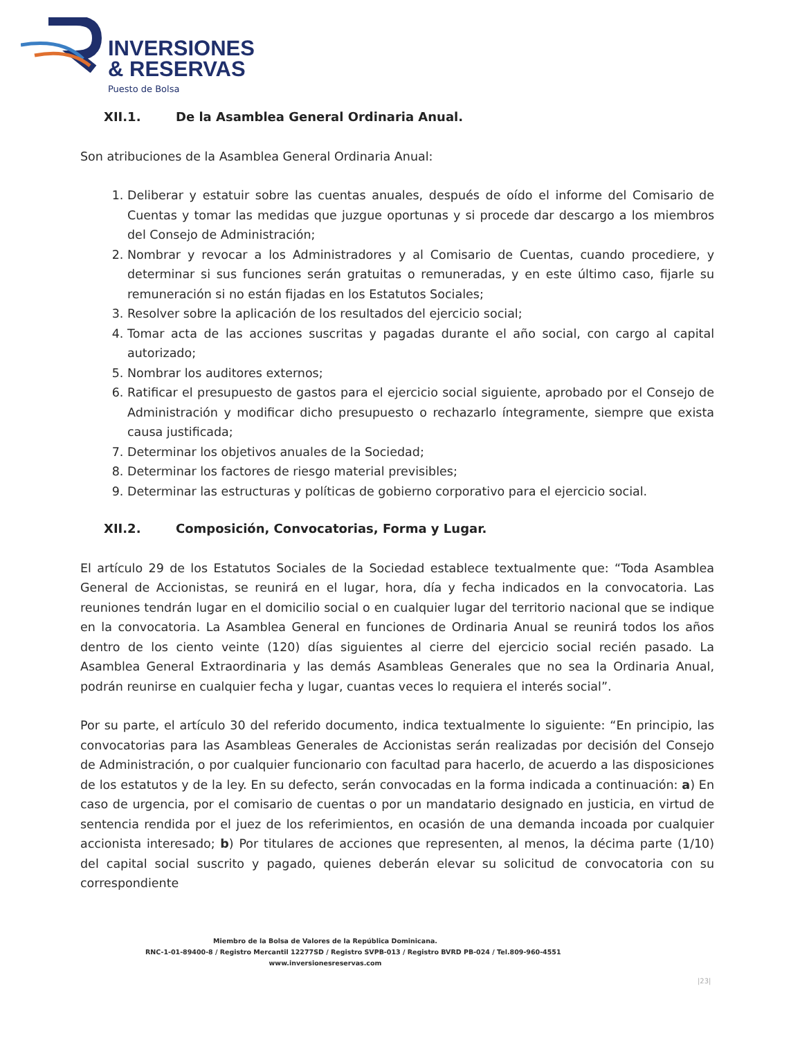INVERSIONES
& RESERVAS
Puesto de Bolsa
XII.1. De la Asamblea General Ordinaria Anual.
Son atribuciones de la Asamblea General Ordinaria Anual:
1. Deliberar y estatuir sobre las cuentas anuales, después de oído el informe del Comisario de Cuentas y tomar las medidas que juzgue oportunas y si procede dar descargo a los miembros del Consejo de Administración;
2. Nombrar y revocar a los Administradores y al Comisario de Cuentas, cuando procediere, y determinar si sus funciones serán gratuitas o remuneradas, y en este último caso, fijarle su remuneración si no están fijadas en los Estatutos Sociales;
3. Resolver sobre la aplicación de los resultados del ejercicio social;
4. Tomar acta de las acciones suscritas y pagadas durante el año social, con cargo al capital autorizado;
5. Nombrar los auditores externos;
6. Ratificar el presupuesto de gastos para el ejercicio social siguiente, aprobado por el Consejo de Administración y modificar dicho presupuesto o rechazarlo íntegramente, siempre que exista causa justificada;
7. Determinar los objetivos anuales de la Sociedad;
8. Determinar los factores de riesgo material previsibles;
9. Determinar las estructuras y políticas de gobierno corporativo para el ejercicio social.
XII.2. Composición, Convocatorias, Forma y Lugar.
El artículo 29 de los Estatutos Sociales de la Sociedad establece textualmente que: “Toda Asamblea General de Accionistas, se reunirá en el lugar, hora, día y fecha indicados en la convocatoria. Las reuniones tendrán lugar en el domicilio social o en cualquier lugar del territorio nacional que se indique en la convocatoria. La Asamblea General en funciones de Ordinaria Anual se reunirá todos los años dentro de los ciento veinte (120) días siguientes al cierre del ejercicio social recién pasado. La Asamblea General Extraordinaria y las demás Asambleas Generales que no sea la Ordinaria Anual, podrán reunirse en cualquier fecha y lugar, cuantas veces lo requiera el interés social”.
Por su parte, el artículo 30 del referido documento, indica textualmente lo siguiente: “En principio, las convocatorias para las Asambleas Generales de Accionistas serán realizadas por decisión del Consejo de Administración, o por cualquier funcionario con facultad para hacerlo, de acuerdo a las disposiciones de los estatutos y de la ley. En su defecto, serán convocadas en la forma indicada a continuación: a) En caso de urgencia, por el comisario de cuentas o por un mandatario designado en justicia, en virtud de sentencia rendida por el juez de los referimientos, en ocasión de una demanda incoada por cualquier accionista interesado; b) Por titulares de acciones que representen, al menos, la décima parte (1/10) del capital social suscrito y pagado, quienes deberán elevar su solicitud de convocatoria con su correspondiente
Miembro de la Bolsa de Valores de la República Dominicana.
RNC-1-01-89400-8 / Registro Mercantil 12277SD / Registro SVPB-013 / Registro BVRD PB-024 / Tel.809-960-4551
www.inversionesreservas.com
|23|